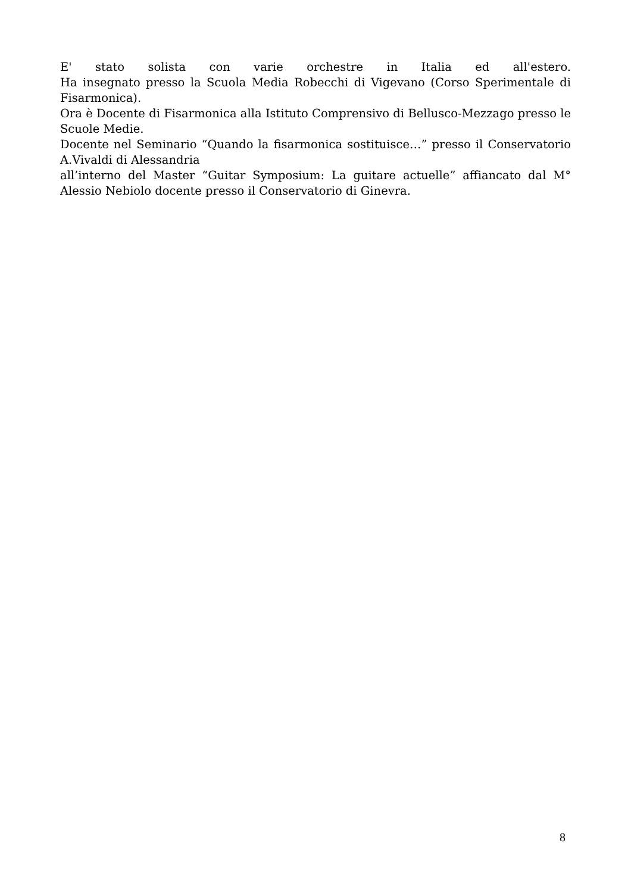E' stato solista con varie orchestre in Italia ed all'estero.
Ha insegnato presso la Scuola Media Robecchi di Vigevano (Corso Sperimentale di Fisarmonica).
Ora è Docente di Fisarmonica alla Istituto Comprensivo di Bellusco-Mezzago presso le Scuole Medie.
Docente nel Seminario “Quando la fisarmonica sostituisce…” presso il Conservatorio A.Vivaldi di Alessandria
all’interno del Master “Guitar Symposium: La guitare actuelle” affiancato dal M° Alessio Nebiolo docente presso il Conservatorio di Ginevra.
8